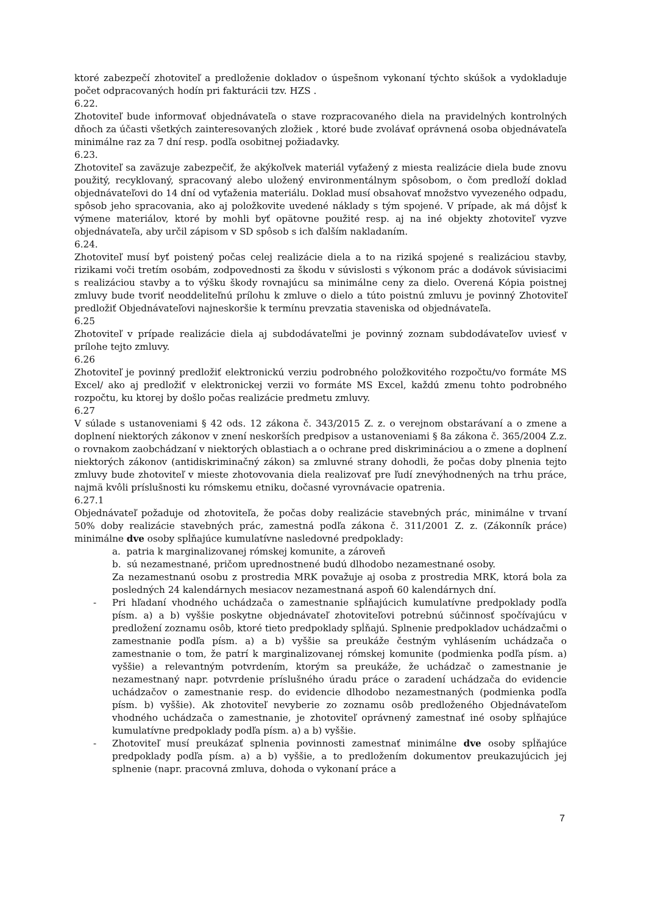ktoré zabezpečí zhotoviteľ a predloženie dokladov o úspešnom vykonaní týchto skúšok a vydokladuje počet odpracovaných hodín pri fakturácii tzv. HZS .
6.22.
Zhotoviteľ bude informovať objednávateľa o stave rozpracovaného diela na pravidelných kontrolných dňoch za účasti všetkých zainteresovaných zložiek , ktoré bude zvolávať oprávnená osoba objednávateľa minimálne raz za 7 dní resp. podľa osobitnej požiadavky.
6.23.
Zhotoviteľ sa zaväzuje zabezpečiť, že akýkoľvek materiál vyťažený z miesta realizácie diela bude znovu použitý, recyklovaný, spracovaný alebo uložený environmentálnym spôsobom, o čom predloží doklad objednávateľovi do 14 dní od vyťaženia materiálu. Doklad musí obsahovať množstvo vyvezeného odpadu, spôsob jeho spracovania, ako aj položkovite uvedené náklady s tým spojené. V prípade, ak má dôjsť k výmene materiálov, ktoré by mohli byť opätovne použité resp. aj na iné objekty zhotoviteľ vyzve objednávateľa, aby určil zápisom v SD spôsob s ich ďalším nakladaním.
6.24.
Zhotoviteľ musí byť poistený počas celej realizácie diela a to na riziká spojené s realizáciou stavby, rizikami voči tretím osobám, zodpovednosti za škodu v súvislosti s výkonom prác a dodávok súvisiacimi s realizáciou stavby a to výšku škody rovnajúcu sa minimálne ceny za dielo. Overená Kópia poistnej zmluvy bude tvoriť neoddeliteľnú prílohu k zmluve o dielo a túto poistnú zmluvu je povinný Zhotoviteľ predložiť Objednávateľovi najneskoršie k termínu prevzatia staveniska od objednávateľa.
6.25
Zhotoviteľ v prípade realizácie diela aj subdodávateľmi je povinný zoznam subdodávateľov uviesť v prílohe tejto zmluvy.
6.26
Zhotoviteľ je povinný predložiť elektronickú verziu podrobného položkovitého rozpočtu/vo formáte MS Excel/ ako aj predložiť v elektronickej verzii vo formáte MS Excel, každú zmenu tohto podrobného rozpočtu, ku ktorej by došlo počas realizácie predmetu zmluvy.
6.27
V súlade s ustanoveniami § 42 ods. 12 zákona č. 343/2015 Z. z. o verejnom obstarávaní a o zmene a doplnení niektorých zákonov v znení neskorších predpisov a ustanoveniami § 8a zákona č. 365/2004 Z.z. o rovnakom zaobchádzaní v niektorých oblastiach a o ochrane pred diskrimináciou a o zmene a doplnení niektorých zákonov (antidiskriminačný zákon) sa zmluvné strany dohodli, že počas doby plnenia tejto zmluvy bude zhotoviteľ v mieste zhotovovania diela realizovať pre ľudí znevýhodnených na trhu práce, najmä kvôli príslušnosti ku rómskemu etniku, dočasné vyrovnávacie opatrenia.
6.27.1
Objednávateľ požaduje od zhotoviteľa, že počas doby realizácie stavebných prác, minimálne v trvaní 50% doby realizácie stavebných prác, zamestná podľa zákona č. 311/2001 Z. z. (Zákonník práce) minimálne dve osoby spĺňajúce kumulatívne nasledovné predpoklady:
a. patria k marginalizovanej rómskej komunite, a zároveň
b. sú nezamestnané, pričom uprednostnené budú dlhodobo nezamestnané osoby.
Za nezamestnanú osobu z prostredia MRK považuje aj osoba z prostredia MRK, ktorá bola za posledných 24 kalendárnych mesiacov nezamestnaná aspoň 60 kalendárnych dní.
- Pri hľadaní vhodného uchádzača o zamestnanie spĺňajúcich kumulatívne predpoklady podľa písm. a) a b) vyššie poskytne objednávateľ zhotoviteľovi potrebnú súčinnosť spočívajúcu v predložení zoznamu osôb, ktoré tieto predpoklady spĺňajú. Splnenie predpokladov uchádzačmi o zamestnanie podľa písm. a) a b) vyššie sa preukáže čestným vyhlásením uchádzača o zamestnanie o tom, že patrí k marginalizovanej rómskej komunite (podmienka podľa písm. a) vyššie) a relevantným potvrdením, ktorým sa preukáže, že uchádzač o zamestnanie je nezamestnaný napr. potvrdenie príslušného úradu práce o zaradení uchádzača do evidencie uchádzačov o zamestnanie resp. do evidencie dlhodobo nezamestnaných (podmienka podľa písm. b) vyššie). Ak zhotoviteľ nevyberie zo zoznamu osôb predloženého Objednávateľom vhodného uchádzača o zamestnanie, je zhotoviteľ oprávnený zamestnať iné osoby spĺňajúce kumulatívne predpoklady podľa písm. a) a b) vyššie.
- Zhotoviteľ musí preukázať splnenia povinnosti zamestnať minimálne dve osoby spĺňajúce predpoklady podľa písm. a) a b) vyššie, a to predložením dokumentov preukazujúcich jej splnenie (napr. pracovná zmluva, dohoda o vykonaní práce a
7